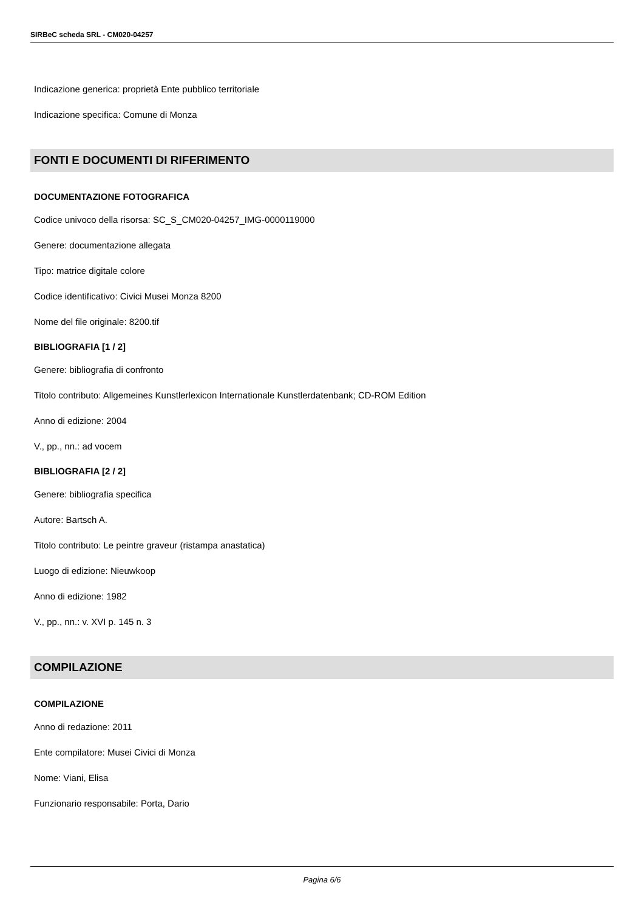SIRBeC scheda SRL - CM020-04257
Indicazione generica: proprietà Ente pubblico territoriale
Indicazione specifica: Comune di Monza
FONTI E DOCUMENTI DI RIFERIMENTO
DOCUMENTAZIONE FOTOGRAFICA
Codice univoco della risorsa: SC_S_CM020-04257_IMG-0000119000
Genere: documentazione allegata
Tipo: matrice digitale colore
Codice identificativo: Civici Musei Monza 8200
Nome del file originale: 8200.tif
BIBLIOGRAFIA [1 / 2]
Genere: bibliografia di confronto
Titolo contributo: Allgemeines Kunstlerlexicon Internationale Kunstlerdatenbank; CD-ROM Edition
Anno di edizione: 2004
V., pp., nn.: ad vocem
BIBLIOGRAFIA [2 / 2]
Genere: bibliografia specifica
Autore: Bartsch A.
Titolo contributo: Le peintre graveur (ristampa anastatica)
Luogo di edizione: Nieuwkoop
Anno di edizione: 1982
V., pp., nn.: v. XVI p. 145 n. 3
COMPILAZIONE
COMPILAZIONE
Anno di redazione: 2011
Ente compilatore: Musei Civici di Monza
Nome: Viani, Elisa
Funzionario responsabile: Porta, Dario
Pagina 6/6